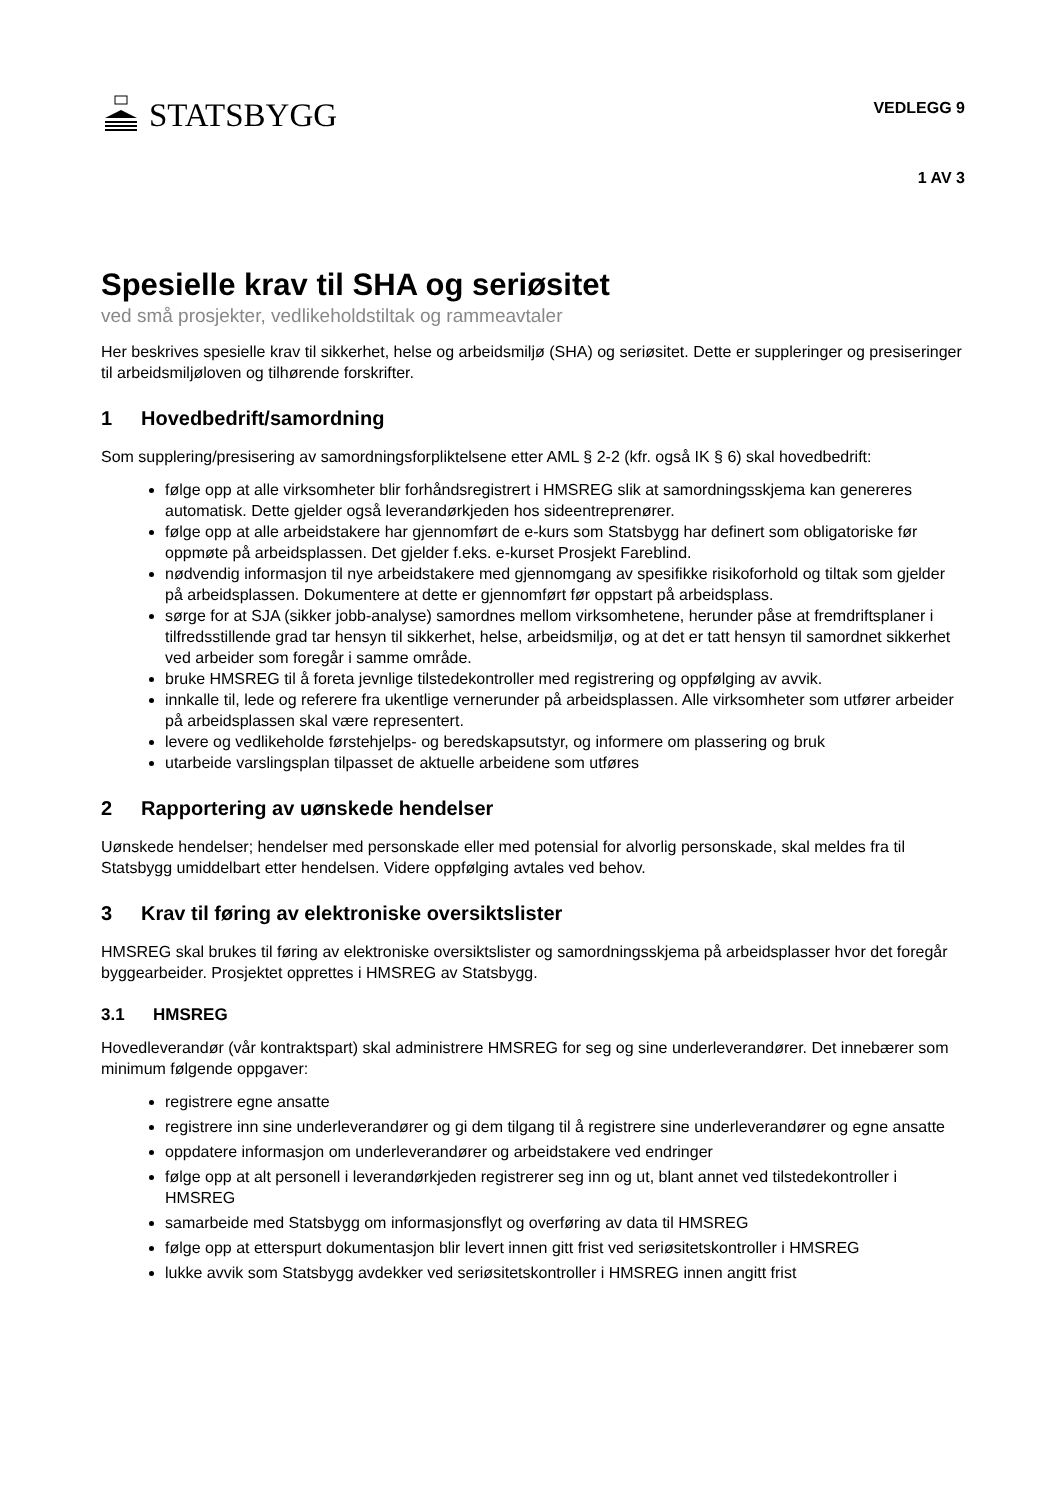STATSBYGG
VEDLEGG 9
1 AV 3
Spesielle krav til SHA og seriøsitet
ved små prosjekter, vedlikeholdstiltak og rammeavtaler
Her beskrives spesielle krav til sikkerhet, helse og arbeidsmiljø (SHA) og seriøsitet. Dette er suppleringer og presiseringer til arbeidsmiljøloven og tilhørende forskrifter.
1 Hovedbedrift/samordning
Som supplering/presisering av samordningsforpliktelsene etter AML § 2-2 (kfr. også IK § 6) skal hovedbedrift:
følge opp at alle virksomheter blir forhåndsregistrert i HMSREG slik at samordningsskjema kan genereres automatisk. Dette gjelder også leverandørkjeden hos sideentreprenører.
følge opp at alle arbeidstakere har gjennomført de e-kurs som Statsbygg har definert som obligatoriske før oppmøte på arbeidsplassen. Det gjelder f.eks. e-kurset Prosjekt Fareblind.
nødvendig informasjon til nye arbeidstakere med gjennomgang av spesifikke risikoforhold og tiltak som gjelder på arbeidsplassen. Dokumentere at dette er gjennomført før oppstart på arbeidsplass.
sørge for at SJA (sikker jobb-analyse) samordnes mellom virksomhetene, herunder påse at fremdriftsplaner i tilfredsstillende grad tar hensyn til sikkerhet, helse, arbeidsmiljø, og at det er tatt hensyn til samordnet sikkerhet ved arbeider som foregår i samme område.
bruke HMSREG til å foreta jevnlige tilstedekontroller med registrering og oppfølging av avvik.
innkalle til, lede og referere fra ukentlige vernerunder på arbeidsplassen. Alle virksomheter som utfører arbeider på arbeidsplassen skal være representert.
levere og vedlikeholde førstehjelps- og beredskapsutstyr, og informere om plassering og bruk
utarbeide varslingsplan tilpasset de aktuelle arbeidene som utføres
2 Rapportering av uønskede hendelser
Uønskede hendelser; hendelser med personskade eller med potensial for alvorlig personskade, skal meldes fra til Statsbygg umiddelbart etter hendelsen. Videre oppfølging avtales ved behov.
3 Krav til føring av elektroniske oversiktslister
HMSREG skal brukes til føring av elektroniske oversiktslister og samordningsskjema på arbeidsplasser hvor det foregår byggearbeider. Prosjektet opprettes i HMSREG av Statsbygg.
3.1 HMSREG
Hovedleverandør (vår kontraktspart) skal administrere HMSREG for seg og sine underleverandører. Det innebærer som minimum følgende oppgaver:
registrere egne ansatte
registrere inn sine underleverandører og gi dem tilgang til å registrere sine underleverandører og egne ansatte
oppdatere informasjon om underleverandører og arbeidstakere ved endringer
følge opp at alt personell i leverandørkjeden registrerer seg inn og ut, blant annet ved tilstedekontroller i HMSREG
samarbeide med Statsbygg om informasjonsflyt og overføring av data til HMSREG
følge opp at etterspurt dokumentasjon blir levert innen gitt frist ved seriøsitetskontroller i HMSREG
lukke avvik som Statsbygg avdekker ved seriøsitetskontroller i HMSREG innen angitt frist